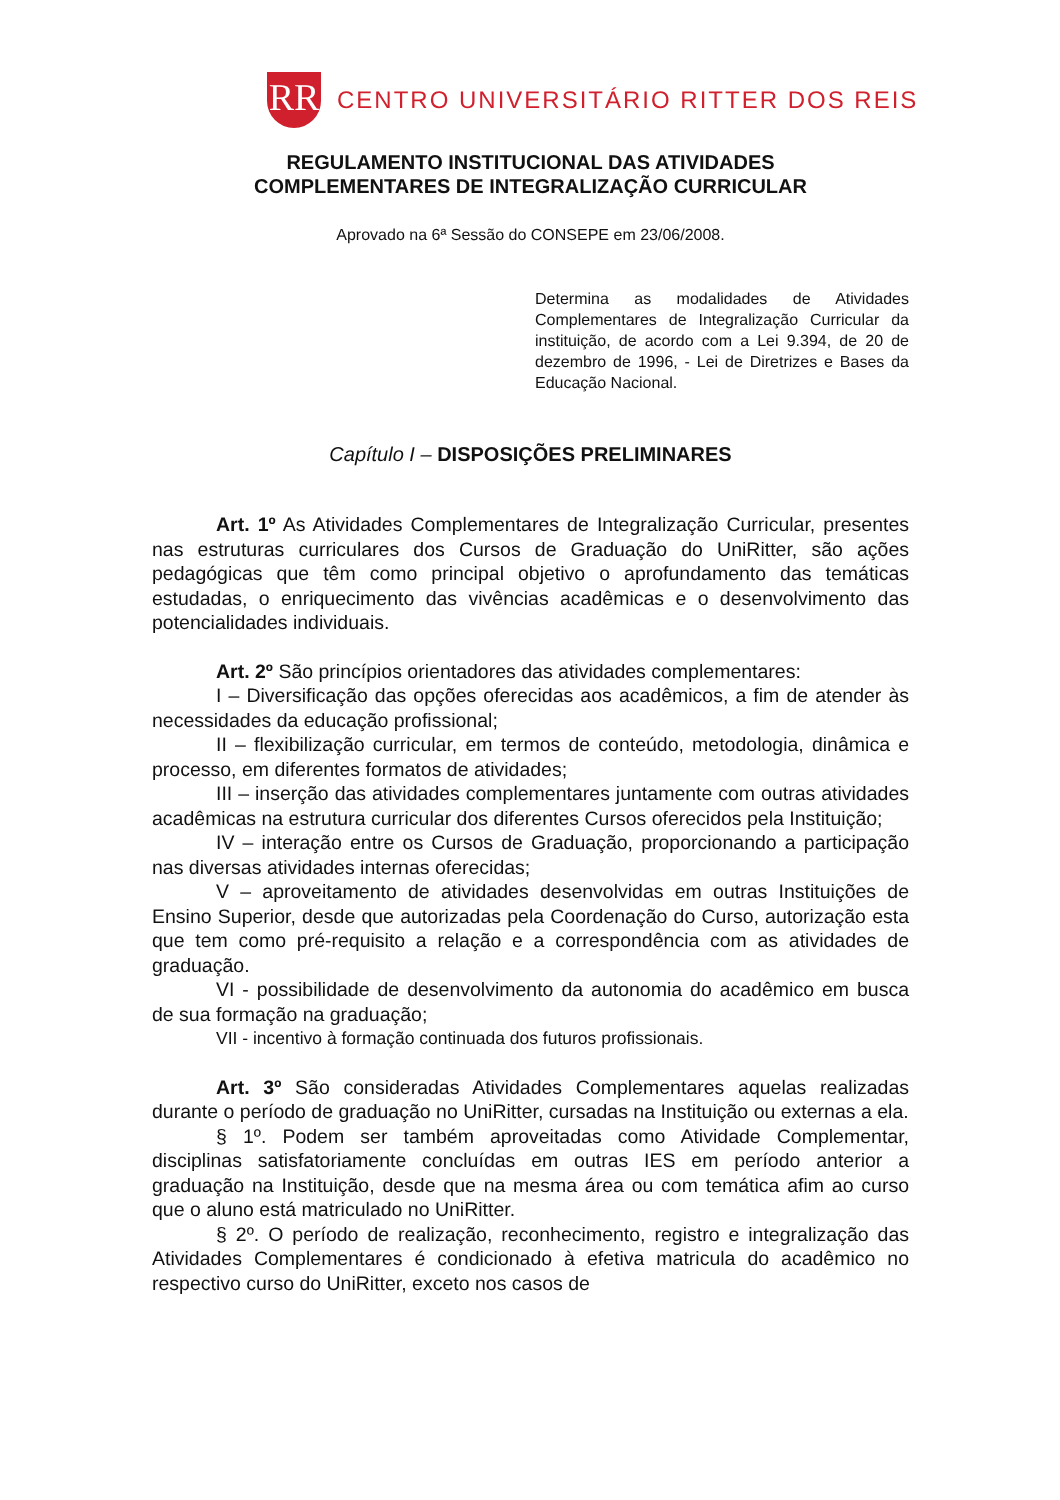RR
CENTRO UNIVERSITÁRIO RITTER DOS REIS
REGULAMENTO INSTITUCIONAL DAS ATIVIDADES
COMPLEMENTARES DE INTEGRALIZAÇÃO CURRICULAR
Aprovado na 6ª Sessão do CONSEPE em 23/06/2008.
Determina as modalidades de Atividades Complementares de Integralização Curricular da instituição, de acordo com a Lei 9.394, de 20 de dezembro de 1996, - Lei de Diretrizes e Bases da Educação Nacional.
Capítulo I – DISPOSIÇÕES PRELIMINARES
Art. 1º As Atividades Complementares de Integralização Curricular, presentes nas estruturas curriculares dos Cursos de Graduação do UniRitter, são ações pedagógicas que têm como principal objetivo o aprofundamento das temáticas estudadas, o enriquecimento das vivências acadêmicas e o desenvolvimento das potencialidades individuais.
Art. 2º São princípios orientadores das atividades complementares:
I – Diversificação das opções oferecidas aos acadêmicos, a fim de atender às necessidades da educação profissional;
II – flexibilização curricular, em termos de conteúdo, metodologia, dinâmica e processo, em diferentes formatos de atividades;
III – inserção das atividades complementares juntamente com outras atividades acadêmicas na estrutura curricular dos diferentes Cursos oferecidos pela Instituição;
IV – interação entre os Cursos de Graduação, proporcionando a participação nas diversas atividades internas oferecidas;
V – aproveitamento de atividades desenvolvidas em outras Instituições de Ensino Superior, desde que autorizadas pela Coordenação do Curso, autorização esta que tem como pré-requisito a relação e a correspondência com as atividades de graduação.
VI - possibilidade de desenvolvimento da autonomia do acadêmico em busca de sua formação na graduação;
VII - incentivo à formação continuada dos futuros profissionais.
Art. 3º São consideradas Atividades Complementares aquelas realizadas durante o período de graduação no UniRitter, cursadas na Instituição ou externas a ela.
§ 1º. Podem ser também aproveitadas como Atividade Complementar, disciplinas satisfatoriamente concluídas em outras IES em período anterior a graduação na Instituição, desde que na mesma área ou com temática afim ao curso que o aluno está matriculado no UniRitter.
§ 2º. O período de realização, reconhecimento, registro e integralização das Atividades Complementares é condicionado à efetiva matricula do acadêmico no respectivo curso do UniRitter, exceto nos casos de